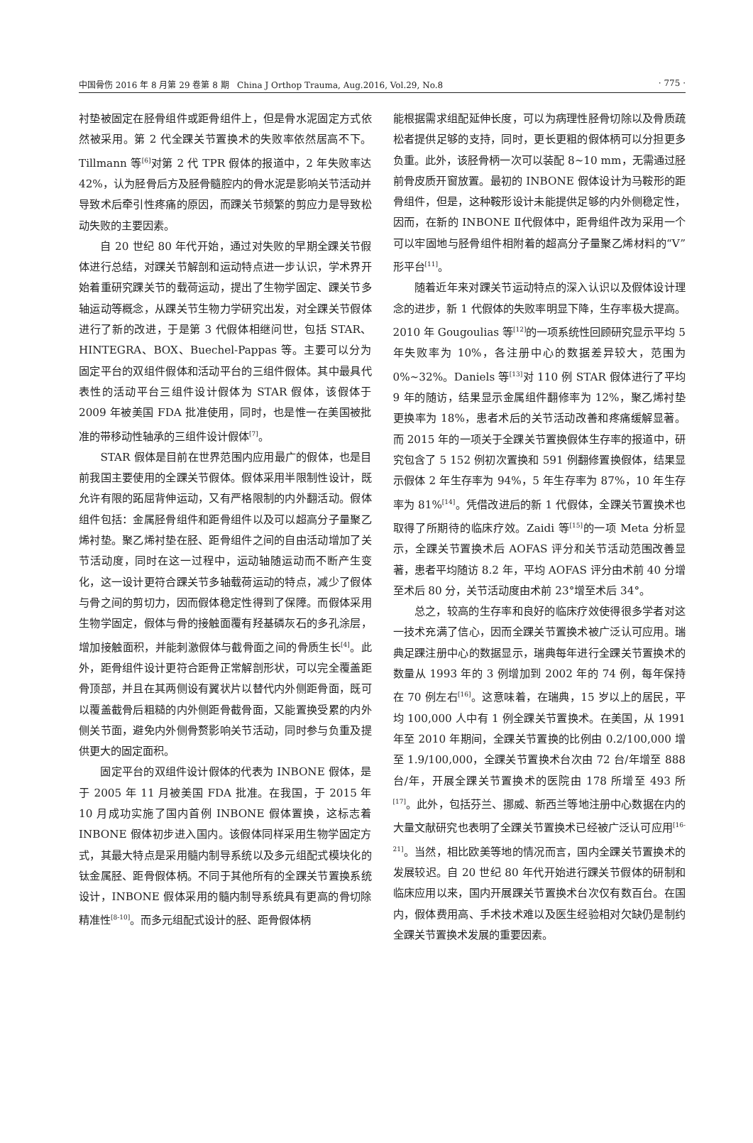中国骨伤 2016 年 8 月第 29 卷第 8 期 China J Orthop Trauma, Aug.2016, Vol.29, No.8 · 775 ·
衬垫被固定在胫骨组件或距骨组件上，但是骨水泥固定方式依然被采用。第 2 代全踝关节置换术的失败率依然居高不下。Tillmann 等<sup>[6]</sup>对第 2 代 TPR 假体的报道中，2 年失败率达 42%，认为胫骨后方及胫骨髓腔内的骨水泥是影响关节活动并导致术后牵引性疼痛的原因，而踝关节频繁的剪应力是导致松动失败的主要因素。
自 20 世纪 80 年代开始，通过对失败的早期全踝关节假体进行总结，对踝关节解剖和运动特点进一步认识，学术界开始着重研究踝关节的载荷运动，提出了生物学固定、踝关节多轴运动等概念，从踝关节生物力学研究出发，对全踝关节假体进行了新的改进，于是第 3 代假体相继问世，包括 STAR、HINTEGRA、BOX、Buechel-Pappas 等。主要可以分为固定平台的双组件假体和活动平台的三组件假体。其中最具代表性的活动平台三组件设计假体为 STAR 假体，该假体于 2009 年被美国 FDA 批准使用，同时，也是惟一在美国被批准的带移动性轴承的三组件设计假体<sup>[7]</sup>。
STAR 假体是目前在世界范围内应用最广的假体，也是目前我国主要使用的全踝关节假体。假体采用半限制性设计，既允许有限的跖屈背伸运动，又有严格限制的内外翻活动。假体组件包括：金属胫骨组件和距骨组件以及可以超高分子量聚乙烯衬垫。聚乙烯衬垫在胫、距骨组件之间的自由活动增加了关节活动度，同时在这一过程中，运动轴随运动而不断产生变化，这一设计更符合踝关节多轴载荷运动的特点，减少了假体与骨之间的剪切力，因而假体稳定性得到了保障。而假体采用生物学固定，假体与骨的接触面覆有羟基磷灰石的多孔涂层，增加接触面积，并能刺激假体与截骨面之间的骨质生长<sup>[4]</sup>。此外，距骨组件设计更符合距骨正常解剖形状，可以完全覆盖距骨顶部，并且在其两侧设有翼状片以替代内外侧距骨面，既可以覆盖截骨后粗糙的内外侧距骨截骨面，又能置换受累的内外侧关节面，避免内外侧骨赘影响关节活动，同时参与负重及提供更大的固定面积。
固定平台的双组件设计假体的代表为 INBONE 假体，是于 2005 年 11 月被美国 FDA 批准。在我国，于 2015 年 10 月成功实施了国内首例 INBONE 假体置换，这标志着 INBONE 假体初步进入国内。该假体同样采用生物学固定方式，其最大特点是采用髓内制导系统以及多元组配式模块化的钛金属胫、距骨假体柄。不同于其他所有的全踝关节置换系统设计，INBONE 假体采用的髓内制导系统具有更高的骨切除精准性<sup>[8-10]</sup>。而多元组配式设计的胫、距骨假体柄
能根据需求组配延伸长度，可以为病理性胫骨切除以及骨质疏松者提供足够的支持，同时，更长更粗的假体柄可以分担更多负重。此外，该胫骨柄一次可以装配 8~10 mm，无需通过胫前骨皮质开窗放置。最初的 INBONE 假体设计为马鞍形的距骨组件，但是，这种鞍形设计未能提供足够的内外侧稳定性，因而，在新的 INBONE Ⅱ代假体中，距骨组件改为采用一个可以牢固地与胫骨组件相附着的超高分子量聚乙烯材料的“V”形平台<sup>[11]</sup>。
随着近年来对踝关节运动特点的深入认识以及假体设计理念的进步，新 1 代假体的失败率明显下降，生存率极大提高。2010 年 Gougoulias 等<sup>[12]</sup>的一项系统性回顾研究显示平均 5 年失败率为 10%，各注册中心的数据差异较大，范围为 0%~32%。Daniels 等<sup>[13]</sup>对 110 例 STAR 假体进行了平均 9 年的随访，结果显示金属组件翻修率为 12%，聚乙烯衬垫更换率为 18%，患者术后的关节活动改善和疼痛缓解显著。而 2015 年的一项关于全踝关节置换假体生存率的报道中，研究包含了 5 152 例初次置换和 591 例翻修置换假体，结果显示假体 2 年生存率为 94%，5 年生存率为 87%，10 年生存率为 81%<sup>[14]</sup>。凭借改进后的新 1 代假体，全踝关节置换术也取得了所期待的临床疗效。Zaidi 等<sup>[15]</sup>的一项 Meta 分析显示，全踝关节置换术后 AOFAS 评分和关节活动范围改善显著，患者平均随访 8.2 年，平均 AOFAS 评分由术前 40 分增至术后 80 分，关节活动度由术前 23°增至术后 34°。
总之，较高的生存率和良好的临床疗效使得很多学者对这一技术充满了信心，因而全踝关节置换术被广泛认可应用。瑞典足踝注册中心的数据显示，瑞典每年进行全踝关节置换术的数量从 1993 年的 3 例增加到 2002 年的 74 例，每年保持在 70 例左右<sup>[16]</sup>。这意味着，在瑞典，15 岁以上的居民，平均 100,000 人中有 1 例全踝关节置换术。在美国，从 1991 年至 2010 年期间，全踝关节置换的比例由 0.2/100,000 增至 1.9/100,000，全踝关节置换术台次由 72 台/年增至 888 台/年，开展全踝关节置换术的医院由 178 所增至 493 所<sup>[17]</sup>。此外，包括芬兰、挪威、新西兰等地注册中心数据在内的大量文献研究也表明了全踝关节置换术已经被广泛认可应用<sup>[16-21]</sup>。当然，相比欧美等地的情况而言，国内全踝关节置换术的发展较迟。自 20 世纪 80 年代开始进行踝关节假体的研制和临床应用以来，国内开展踝关节置换术台次仅有数百台。在国内，假体费用高、手术技术难以及医生经验相对欠缺仍是制约全踝关节置换术发展的重要因素。